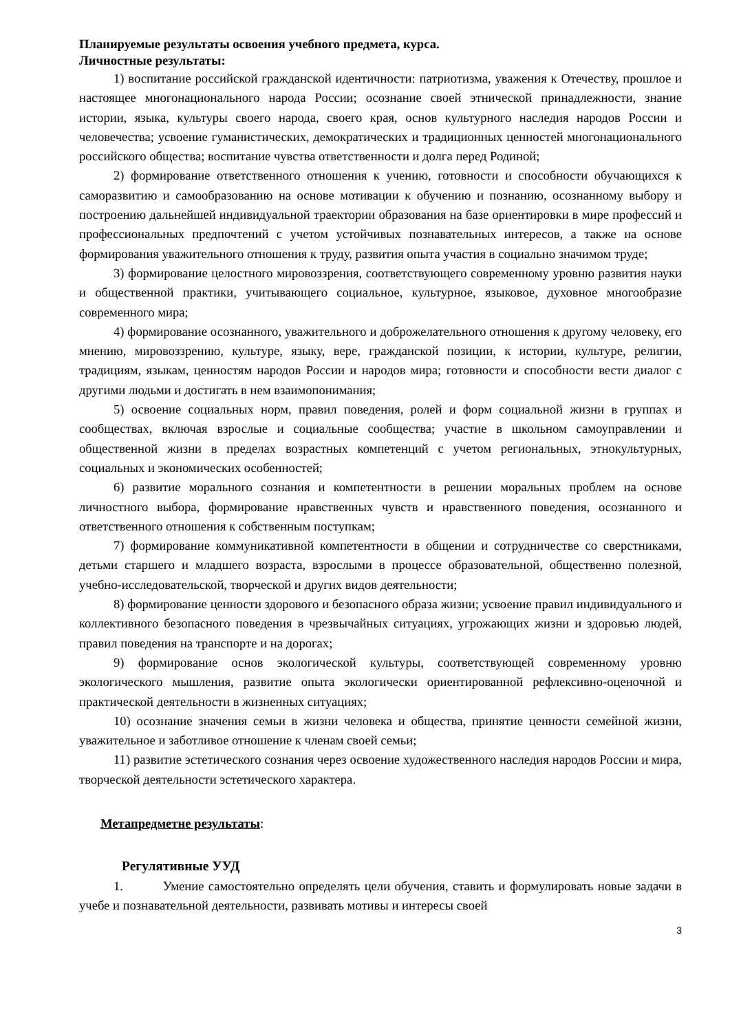Планируемые результаты освоения учебного предмета, курса.
Личностные результаты:
1) воспитание российской гражданской идентичности: патриотизма, уважения к Отечеству, прошлое и настоящее многонационального народа России; осознание своей этнической принадлежности, знание истории, языка, культуры своего народа, своего края, основ культурного наследия народов России и человечества; усвоение гуманистических, демократических и традиционных ценностей многонационального российского общества; воспитание чувства ответственности и долга перед Родиной;
2) формирование ответственного отношения к учению, готовности и способности обучающихся к саморазвитию и самообразованию на основе мотивации к обучению и познанию, осознанному выбору и построению дальнейшей индивидуальной траектории образования на базе ориентировки в мире профессий и профессиональных предпочтений с учетом устойчивых познавательных интересов, а также на основе формирования уважительного отношения к труду, развития опыта участия в социально значимом труде;
3) формирование целостного мировоззрения, соответствующего современному уровню развития науки и общественной практики, учитывающего социальное, культурное, языковое, духовное многообразие современного мира;
4) формирование осознанного, уважительного и доброжелательного отношения к другому человеку, его мнению, мировоззрению, культуре, языку, вере, гражданской позиции, к истории, культуре, религии, традициям, языкам, ценностям народов России и народов мира; готовности и способности вести диалог с другими людьми и достигать в нем взаимопонимания;
5) освоение социальных норм, правил поведения, ролей и форм социальной жизни в группах и сообществах, включая взрослые и социальные сообщества; участие в школьном самоуправлении и общественной жизни в пределах возрастных компетенций с учетом региональных, этнокультурных, социальных и экономических особенностей;
6) развитие морального сознания и компетентности в решении моральных проблем на основе личностного выбора, формирование нравственных чувств и нравственного поведения, осознанного и ответственного отношения к собственным поступкам;
7) формирование коммуникативной компетентности в общении и сотрудничестве со сверстниками, детьми старшего и младшего возраста, взрослыми в процессе образовательной, общественно полезной, учебно-исследовательской, творческой и других видов деятельности;
8) формирование ценности здорового и безопасного образа жизни; усвоение правил индивидуального и коллективного безопасного поведения в чрезвычайных ситуациях, угрожающих жизни и здоровью людей, правил поведения на транспорте и на дорогах;
9) формирование основ экологической культуры, соответствующей современному уровню экологического мышления, развитие опыта экологически ориентированной рефлексивно-оценочной и практической деятельности в жизненных ситуациях;
10) осознание значения семьи в жизни человека и общества, принятие ценности семейной жизни, уважительное и заботливое отношение к членам своей семьи;
11) развитие эстетического сознания через освоение художественного наследия народов России и мира, творческой деятельности эстетического характера.
Метапредметне результаты:
Регулятивные УУД
1. Умение самостоятельно определять цели обучения, ставить и формулировать новые задачи в учебе и познавательной деятельности, развивать мотивы и интересы своей
3